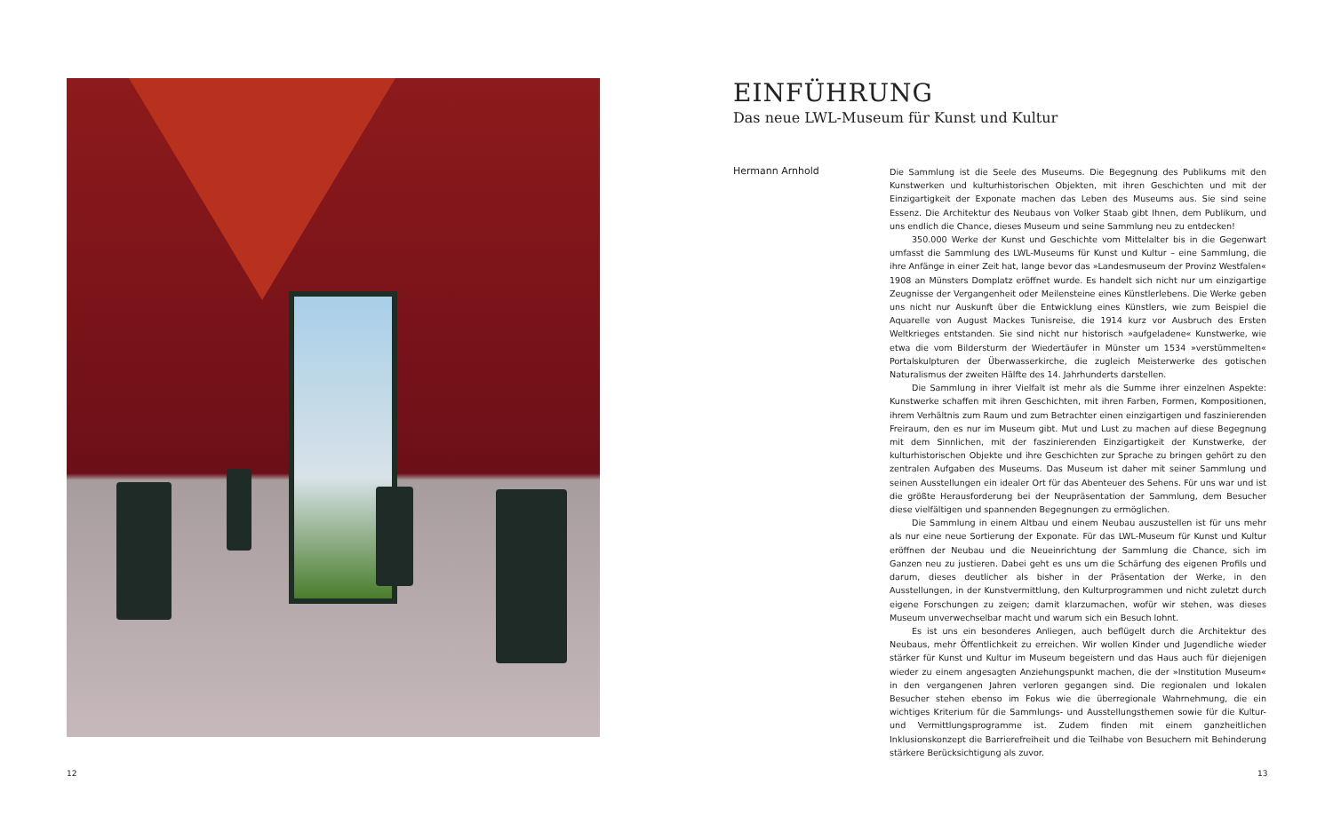EINFÜHRUNG
Das neue LWL-Museum für Kunst und Kultur
Hermann Arnhold
Die Sammlung ist die Seele des Museums. Die Begegnung des Publikums mit den Kunstwerken und kulturhistorischen Objekten, mit ihren Geschichten und mit der Einzigartigkeit der Exponate machen das Leben des Museums aus. Sie sind seine Essenz. Die Architektur des Neubaus von Volker Staab gibt Ihnen, dem Publikum, und uns endlich die Chance, dieses Museum und seine Sammlung neu zu entdecken!
350.000 Werke der Kunst und Geschichte vom Mittelalter bis in die Gegenwart umfasst die Sammlung des LWL-Museums für Kunst und Kultur – eine Sammlung, die ihre Anfänge in einer Zeit hat, lange bevor das »Landesmuseum der Provinz Westfalen« 1908 an Münsters Domplatz eröffnet wurde. Es handelt sich nicht nur um einzigartige Zeugnisse der Vergangenheit oder Meilensteine eines Künstlerlebens. Die Werke geben uns nicht nur Auskunft über die Entwicklung eines Künstlers, wie zum Beispiel die Aquarelle von August Mackes Tunisreise, die 1914 kurz vor Ausbruch des Ersten Weltkrieges entstanden. Sie sind nicht nur historisch »aufgeladene« Kunstwerke, wie etwa die vom Bildersturm der Wiedertäufer in Münster um 1534 »verstümmelten« Portalskulpturen der Überwasserkirche, die zugleich Meisterwerke des gotischen Naturalismus der zweiten Hälfte des 14. Jahrhunderts darstellen.
Die Sammlung in ihrer Vielfalt ist mehr als die Summe ihrer einzelnen Aspekte: Kunstwerke schaffen mit ihren Geschichten, mit ihren Farben, Formen, Kompositionen, ihrem Verhältnis zum Raum und zum Betrachter einen einzigartigen und faszinierenden Freiraum, den es nur im Museum gibt. Mut und Lust zu machen auf diese Begegnung mit dem Sinnlichen, mit der faszinierenden Einzigartigkeit der Kunstwerke, der kulturhistorischen Objekte und ihre Geschichten zur Sprache zu bringen gehört zu den zentralen Aufgaben des Museums. Das Museum ist daher mit seiner Sammlung und seinen Ausstellungen ein idealer Ort für das Abenteuer des Sehens. Für uns war und ist die größte Herausforderung bei der Neupräsentation der Sammlung, dem Besucher diese vielfältigen und spannenden Begegnungen zu ermöglichen.
Die Sammlung in einem Altbau und einem Neubau auszustellen ist für uns mehr als nur eine neue Sortierung der Exponate. Für das LWL-Museum für Kunst und Kultur eröffnen der Neubau und die Neueinrichtung der Sammlung die Chance, sich im Ganzen neu zu justieren. Dabei geht es uns um die Schärfung des eigenen Profils und darum, dieses deutlicher als bisher in der Präsentation der Werke, in den Ausstellungen, in der Kunstvermittlung, den Kulturprogrammen und nicht zuletzt durch eigene Forschungen zu zeigen; damit klarzumachen, wofür wir stehen, was dieses Museum unverwechselbar macht und warum sich ein Besuch lohnt.
Es ist uns ein besonderes Anliegen, auch beflügelt durch die Architektur des Neubaus, mehr Öffentlichkeit zu erreichen. Wir wollen Kinder und Jugendliche wieder stärker für Kunst und Kultur im Museum begeistern und das Haus auch für diejenigen wieder zu einem angesagten Anziehungspunkt machen, die der »Institution Museum« in den vergangenen Jahren verloren gegangen sind. Die regionalen und lokalen Besucher stehen ebenso im Fokus wie die überregionale Wahrnehmung, die ein wichtiges Kriterium für die Sammlungs- und Ausstellungsthemen sowie für die Kultur- und Vermittlungsprogramme ist. Zudem finden mit einem ganzheitlichen Inklusionskonzept die Barrierefreiheit und die Teilhabe von Besuchern mit Behinderung stärkere Berücksichtigung als zuvor.
12 13